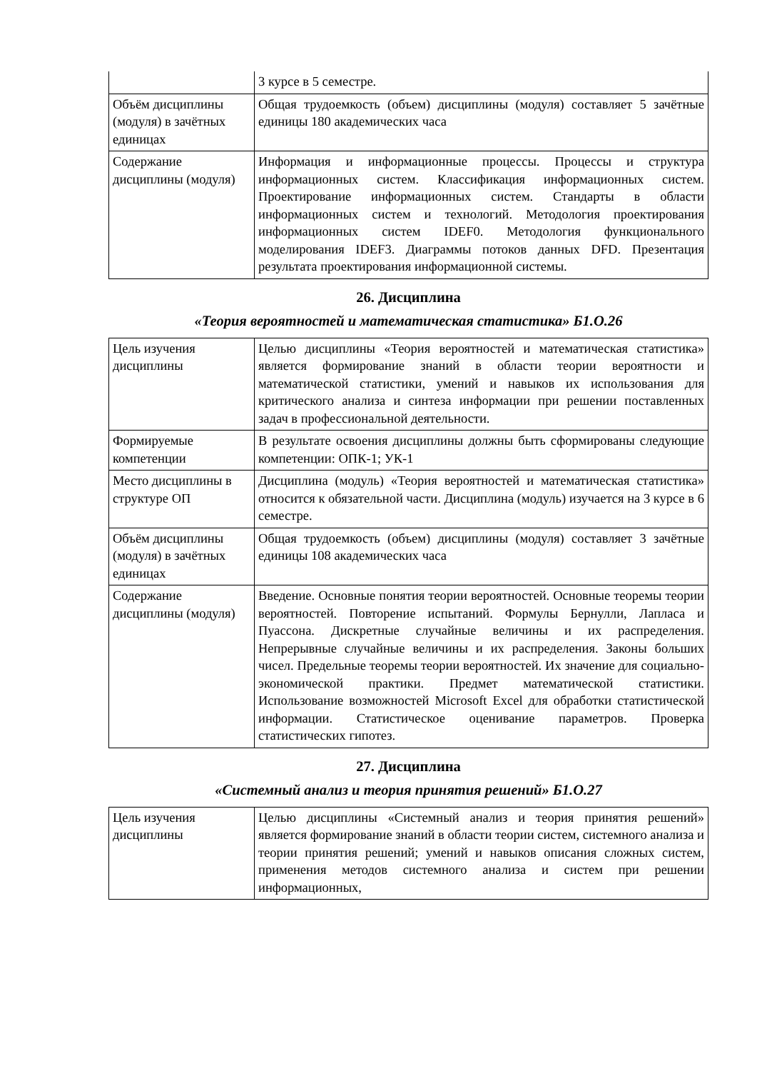| | 3 курсе в 5 семестре. |
| Объём дисциплины (модуля) в зачётных единицах | Общая трудоемкость (объем) дисциплины (модуля) составляет 5 зачётные единицы 180 академических часа |
| Содержание дисциплины (модуля) | Информация и информационные процессы. Процессы и структура информационных систем. Классификация информационных систем. Проектирование информационных систем. Стандарты в области информационных систем и технологий. Методология проектирования информационных систем IDEF0. Методология функционального моделирования IDEF3. Диаграммы потоков данных DFD. Презентация результата проектирования информационной системы. |
26. Дисциплина
«Теория вероятностей и математическая статистика» Б1.О.26
| Цель изучения дисциплины | Целью дисциплины «Теория вероятностей и математическая статистика» является формирование знаний в области теории вероятности и математической статистики, умений и навыков их использования для критического анализа и синтеза информации при решении поставленных задач в профессиональной деятельности. |
| Формируемые компетенции | В результате освоения дисциплины должны быть сформированы следующие компетенции: ОПК-1; УК-1 |
| Место дисциплины в структуре ОП | Дисциплина (модуль) «Теория вероятностей и математическая статистика» относится к обязательной части. Дисциплина (модуль) изучается на 3 курсе в 6 семестре. |
| Объём дисциплины (модуля) в зачётных единицах | Общая трудоемкость (объем) дисциплины (модуля) составляет 3 зачётные единицы 108 академических часа |
| Содержание дисциплины (модуля) | Введение. Основные понятия теории вероятностей. Основные теоремы теории вероятностей. Повторение испытаний. Формулы Бернулли, Лапласа и Пуассона. Дискретные случайные величины и их распределения. Непрерывные случайные величины и их распределения. Законы больших чисел. Предельные теоремы теории вероятностей. Их значение для социально-экономической практики. Предмет математической статистики. Использование возможностей Microsoft Excel для обработки статистической информации. Статистическое оценивание параметров. Проверка статистических гипотез. |
27. Дисциплина
«Системный анализ и теория принятия решений» Б1.О.27
| Цель изучения дисциплины | Целью дисциплины «Системный анализ и теория принятия решений» является формирование знаний в области теории систем, системного анализа и теории принятия решений; умений и навыков описания сложных систем, применения методов системного анализа и систем при решении информационных, |